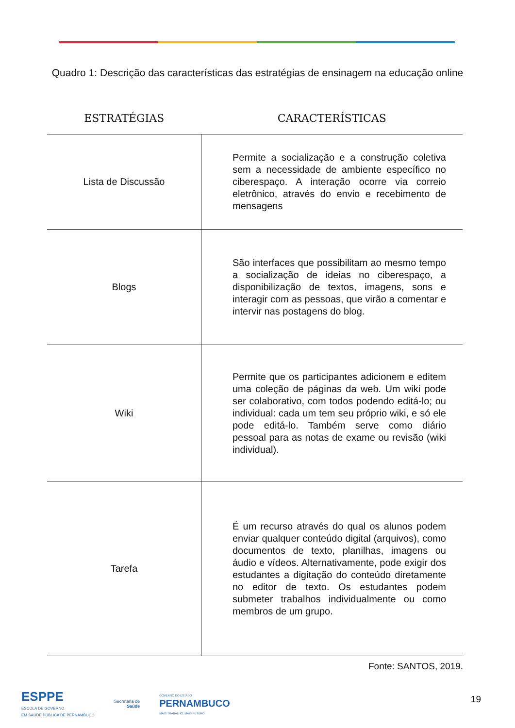Quadro 1: Descrição das características das estratégias de ensinagem na educação online
| ESTRATÉGIAS | CARACTERÍSTICAS |
| --- | --- |
| Lista de Discussão | Permite a socialização e a construção coletiva sem a necessidade de ambiente específico no ciberespaço. A interação ocorre via correio eletrônico, através do envio e recebimento de mensagens |
| Blogs | São interfaces que possibilitam ao mesmo tempo a socialização de ideias no ciberespaço, a disponibilização de textos, imagens, sons e interagir com as pessoas, que virão a comentar e intervir nas postagens do blog. |
| Wiki | Permite que os participantes adicionem e editem uma coleção de páginas da web. Um wiki pode ser colaborativo, com todos podendo editá-lo; ou individual: cada um tem seu próprio wiki, e só ele pode editá-lo. Também serve como diário pessoal para as notas de exame ou revisão (wiki individual). |
| Tarefa | É um recurso através do qual os alunos podem enviar qualquer conteúdo digital (arquivos), como documentos de texto, planilhas, imagens ou áudio e vídeos. Alternativamente, pode exigir dos estudantes a digitação do conteúdo diretamente no editor de texto. Os estudantes podem submeter trabalhos individualmente ou como membros de um grupo. |
Fonte: SANTOS, 2019.
ESPPE
ESCOLA DE GOVERNO
EM SAÚDE PÚBLICA DE PERNAMBUCO
Secretaria de
Saúde
GOVERNO DO ESTADO
PERNAMBUCO
MAIS TRABALHO, MAIS FUTURO
19